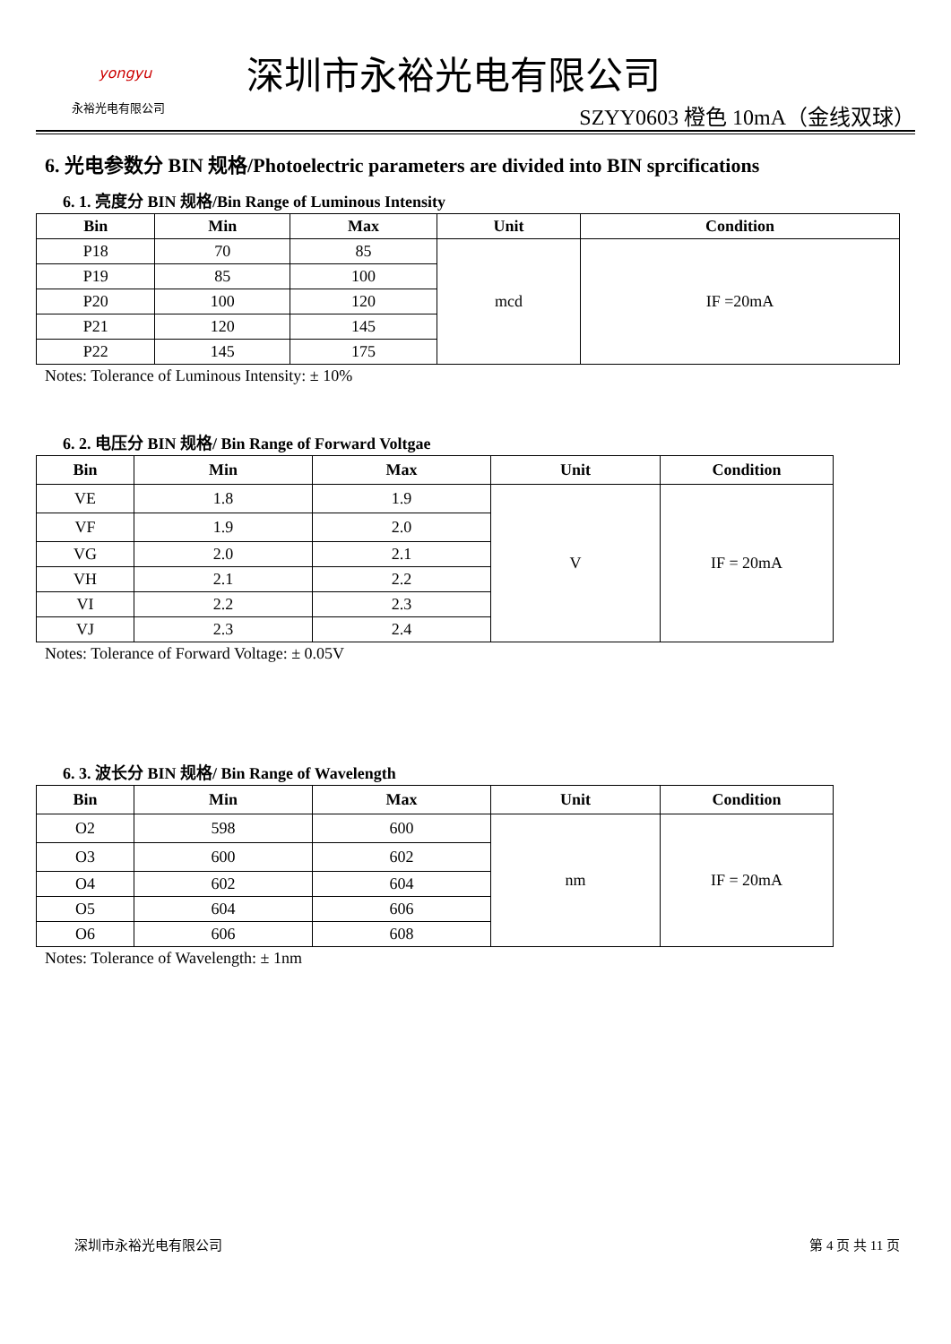yongyu
永裕光电有限公司
深圳市永裕光电有限公司
SZYY0603 橙色 10mA（金线双球）
6. 光电参数分 BIN 规格/Photoelectric parameters are divided into BIN sprcifications
6. 1. 亮度分 BIN 规格/Bin Range of Luminous Intensity
| Bin | Min | Max | Unit | Condition |
| --- | --- | --- | --- | --- |
| P18 | 70 | 85 | mcd | IF =20mA |
| P19 | 85 | 100 | | |
| P20 | 100 | 120 | | |
| P21 | 120 | 145 | | |
| P22 | 145 | 175 | | |
Notes: Tolerance of Luminous Intensity: ± 10%
6. 2. 电压分 BIN 规格/ Bin Range of Forward Voltgae
| Bin | Min | Max | Unit | Condition |
| --- | --- | --- | --- | --- |
| VE | 1.8 | 1.9 | V | IF = 20mA |
| VF | 1.9 | 2.0 | | |
| VG | 2.0 | 2.1 | | |
| VH | 2.1 | 2.2 | | |
| VI | 2.2 | 2.3 | | |
| VJ | 2.3 | 2.4 | | |
Notes: Tolerance of Forward Voltage: ± 0.05V
6. 3. 波长分 BIN 规格/ Bin Range of Wavelength
| Bin | Min | Max | Unit | Condition |
| --- | --- | --- | --- | --- |
| O2 | 598 | 600 | nm | IF = 20mA |
| O3 | 600 | 602 | | |
| O4 | 602 | 604 | | |
| O5 | 604 | 606 | | |
| O6 | 606 | 608 | | |
Notes: Tolerance of Wavelength: ± 1nm
深圳市永裕光电有限公司 第 4 页 共 11 页